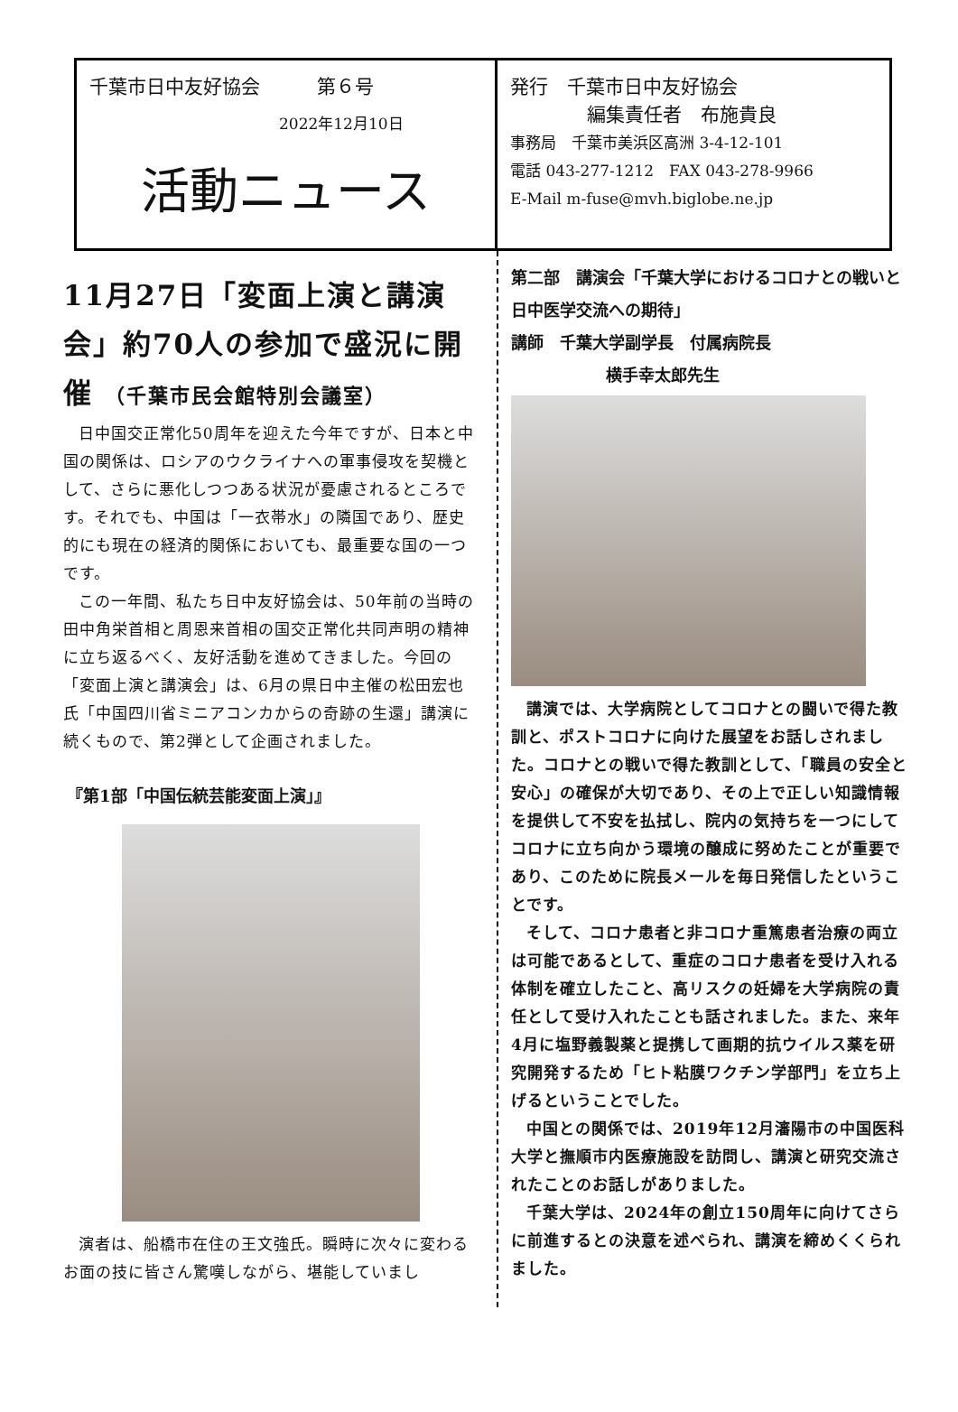千葉市日中友好協会　　　第６号
2022年12月10日
活動ニュース
発行　千葉市日中友好協会
編集責任者　布施貴良
事務局　千葉市美浜区高洲 3-4-12-101
電話 043-277-1212　FAX 043-278-9966
E-Mail m-fuse@mvh.biglobe.ne.jp
11月27日「変面上演と講演会」約70人の参加で盛況に開催 （千葉市民会館特別会議室）
日中国交正常化50周年を迎えた今年ですが、日本と中国の関係は、ロシアのウクライナへの軍事侵攻を契機として、さらに悪化しつつある状況が憂慮されるところです。それでも、中国は「一衣帯水」の隣国であり、歴史的にも現在の経済的関係においても、最重要な国の一つです。
この一年間、私たち日中友好協会は、50年前の当時の田中角栄首相と周恩来首相の国交正常化共同声明の精神に立ち返るべく、友好活動を進めてきました。今回の「変面上演と講演会」は、6月の県日中主催の松田宏也氏「中国四川省ミニアコンカからの奇跡の生還」講演に続くもので、第2弾として企画されました。
『第1部「中国伝統芸能変面上演」』
演者は、船橋市在住の王文強氏。瞬時に次々に変わるお面の技に皆さん驚嘆しながら、堪能していまし
第二部　講演会「千葉大学におけるコロナとの戦いと日中医学交流への期待」
講師　千葉大学副学長　付属病院長
横手幸太郎先生
講演では、大学病院としてコロナとの闘いで得た教訓と、ポストコロナに向けた展望をお話しされました。コロナとの戦いで得た教訓として、「職員の安全と安心」の確保が大切であり、その上で正しい知識情報を提供して不安を払拭し、院内の気持ちを一つにしてコロナに立ち向かう環境の醸成に努めたことが重要であり、このために院長メールを毎日発信したということです。
そして、コロナ患者と非コロナ重篤患者治療の両立は可能であるとして、重症のコロナ患者を受け入れる体制を確立したこと、高リスクの妊婦を大学病院の責任として受け入れたことも話されました。また、来年4月に塩野義製薬と提携して画期的抗ウイルス薬を研究開発するため「ヒト粘膜ワクチン学部門」を立ち上げるということでした。
中国との関係では、2019年12月瀋陽市の中国医科大学と撫順市内医療施設を訪問し、講演と研究交流されたことのお話しがありました。
千葉大学は、2024年の創立150周年に向けてさらに前進するとの決意を述べられ、講演を締めくくられました。